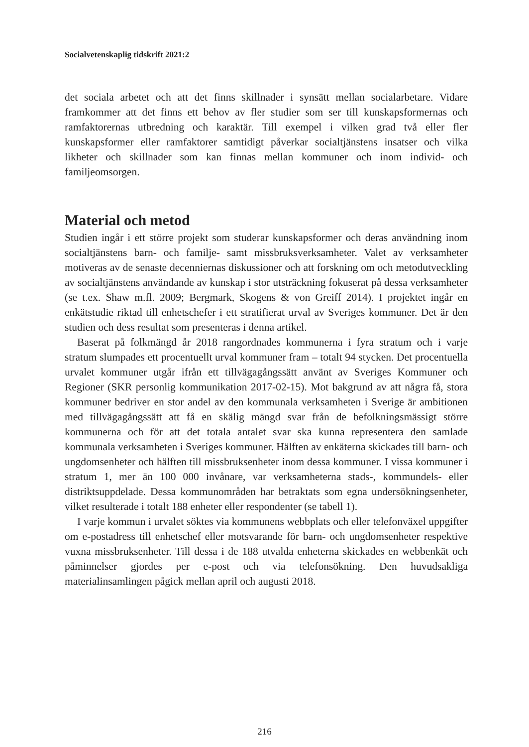Socialvetenskaplig tidskrift 2021:2
det sociala arbetet och att det finns skillnader i synsätt mellan socialarbetare. Vidare framkommer att det finns ett behov av fler studier som ser till kunskapsformernas och ramfaktorernas utbredning och karaktär. Till exempel i vilken grad två eller fler kunskapsformer eller ramfaktorer samtidigt påverkar socialtjänstens insatser och vilka likheter och skillnader som kan finnas mellan kommuner och inom individ- och familjeomsorgen.
Material och metod
Studien ingår i ett större projekt som studerar kunskapsformer och deras användning inom socialtjänstens barn- och familje- samt missbruksverksamheter. Valet av verksamheter motiveras av de senaste decenniernas diskussioner och att forskning om och metodutveckling av socialtjänstens användande av kunskap i stor utsträckning fokuserat på dessa verksamheter (se t.ex. Shaw m.fl. 2009; Bergmark, Skogens & von Greiff 2014). I projektet ingår en enkätstudie riktad till enhetschefer i ett stratifierat urval av Sveriges kommuner. Det är den studien och dess resultat som presenteras i denna artikel.
Baserat på folkmängd år 2018 rangordnades kommunerna i fyra stratum och i varje stratum slumpades ett procentuellt urval kommuner fram – totalt 94 stycken. Det procentuella urvalet kommuner utgår ifrån ett tillvägagångssätt använt av Sveriges Kommuner och Regioner (SKR personlig kommunikation 2017-02-15). Mot bakgrund av att några få, stora kommuner bedriver en stor andel av den kommunala verksamheten i Sverige är ambitionen med tillvägagångssätt att få en skälig mängd svar från de befolkningsmässigt större kommunerna och för att det totala antalet svar ska kunna representera den samlade kommunala verksamheten i Sveriges kommuner. Hälften av enkäterna skickades till barn- och ungdomsenheter och hälften till missbruksenheter inom dessa kommuner. I vissa kommuner i stratum 1, mer än 100 000 invånare, var verksamheterna stads-, kommundels- eller distriktsuppdelade. Dessa kommunområden har betraktats som egna undersökningsenheter, vilket resulterade i totalt 188 enheter eller respondenter (se tabell 1).
I varje kommun i urvalet söktes via kommunens webbplats och eller telefonväxel uppgifter om e-postadress till enhetschef eller motsvarande för barn- och ungdomsenheter respektive vuxna missbruksenheter. Till dessa i de 188 utvalda enheterna skickades en webbenkät och påminnelser gjordes per e-post och via telefonsökning. Den huvudsakliga materialinsamlingen pågick mellan april och augusti 2018.
216